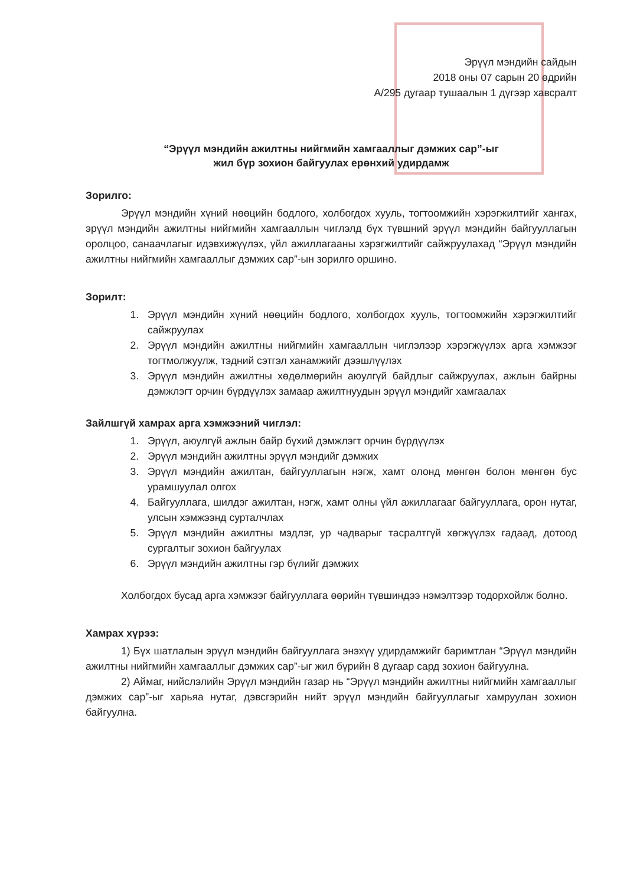Эрүүл мэндийн сайдын
2018 оны 07 сарын 20 өдрийн
А/295 дугаар тушаалын 1 дүгээр хавсралт
“Эрүүл мэндийн ажилтны нийгмийн хамгааллыг дэмжих сар”-ыг
жил бүр зохион байгуулах ерөнхий удирдамж
Зорилго:
Эрүүл мэндийн хүний нөөцийн бодлого, холбогдох хууль, тогтоомжийн хэрэгжилтийг хангах, эрүүл мэндийн ажилтны нийгмийн хамгааллын чиглэлд бүх түвшний эрүүл мэндийн байгууллагын оролцоо, санаачлагыг идэвхижүүлэх, үйл ажиллагааны хэрэгжилтийг сайжруулахад “Эрүүл мэндийн ажилтны нийгмийн хамгааллыг дэмжих сар”-ын зорилго оршино.
Зорилт:
1. Эрүүл мэндийн хүний нөөцийн бодлого, холбогдох хууль, тогтоомжийн хэрэгжилтийг сайжруулах
2. Эрүүл мэндийн ажилтны нийгмийн хамгааллын чиглэлээр хэрэгжүүлэх арга хэмжээг тогтмолжуулж, тэдний сэтгэл ханамжийг дээшлүүлэх
3. Эрүүл мэндийн ажилтны хөдөлмөрийн аюулгүй байдлыг сайжруулах, ажлын байрны дэмжлэгт орчин бүрдүүлэх замаар ажилтнуудын эрүүл мэндийг хамгаалах
Зайлшгүй хамрах арга хэмжээний чиглэл:
1. Эрүүл, аюулгүй ажлын байр бүхий дэмжлэгт орчин бүрдүүлэх
2. Эрүүл мэндийн ажилтны эрүүл мэндийг дэмжих
3. Эрүүл мэндийн ажилтан, байгууллагын нэгж, хамт олонд мөнгөн болон мөнгөн бус урамшуулал олгох
4. Байгууллага, шилдэг ажилтан, нэгж, хамт олны үйл ажиллагааг байгууллага, орон нутаг, улсын хэмжээнд сурталчлах
5. Эрүүл мэндийн ажилтны мэдлэг, ур чадварыг тасралтгүй хөгжүүлэх гадаад, дотоод сургалтыг зохион байгуулах
6. Эрүүл мэндийн ажилтны гэр бүлийг дэмжих
Холбогдох бусад арга хэмжээг байгууллага өөрийн түвшиндээ нэмэлтээр тодорхойлж болно.
Хамрах хүрээ:
1) Бүх шатлалын эрүүл мэндийн байгууллага энэхүү удирдамжийг баримтлан “Эрүүл мэндийн ажилтны нийгмийн хамгааллыг дэмжих сар”-ыг жил бүрийн 8 дугаар сард зохион байгуулна.
2) Аймаг, нийслэлийн Эрүүл мэндийн газар нь “Эрүүл мэндийн ажилтны нийгмийн хамгааллыг дэмжих сар”-ыг харьяа нутаг, дэвсгэрийн нийт эрүүл мэндийн байгууллагыг хамруулан зохион байгуулна.